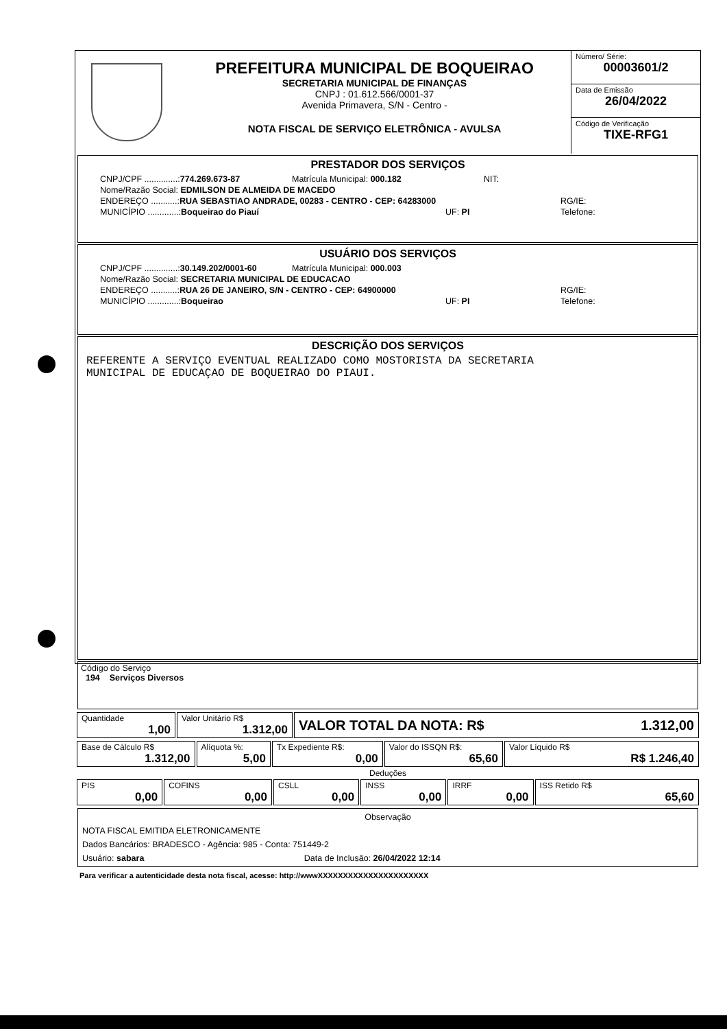PREFEITURA MUNICIPAL DE BOQUEIRAO
SECRETARIA MUNICIPAL DE FINANÇAS
CNPJ : 01.612.566/0001-37
Avenida Primavera, S/N - Centro -
NOTA FISCAL DE SERVIÇO ELETRÔNICA - AVULSA
Número/ Série:
00003601/2
Data de Emissão
26/04/2022
Código de Verificação
TIXE-RFG1
PRESTADOR DOS SERVIÇOS
CNPJ/CPF ..............:774.269.673-87 Matrícula Municipal: 000.182 NIT:
Nome/Razão Social: EDMILSON DE ALMEIDA DE MACEDO
ENDEREÇO ...........:RUA SEBASTIAO ANDRADE, 00283 - CENTRO - CEP: 64283000 RG/IE:
MUNICÍPIO .............:Boqueirao do Piauí UF: PI Telefone:
USUÁRIO DOS SERVIÇOS
CNPJ/CPF ..............:30.149.202/0001-60 Matrícula Municipal: 000.003
Nome/Razão Social: SECRETARIA MUNICIPAL DE EDUCACAO
ENDEREÇO ...........:RUA 26 DE JANEIRO, S/N - CENTRO - CEP: 64900000 RG/IE:
MUNICÍPIO .............:Boqueirao UF: PI Telefone:
DESCRIÇÃO DOS SERVIÇOS
REFERENTE A SERVIÇO EVENTUAL REALIZADO COMO MOSTORISTA DA SECRETARIA
MUNICIPAL DE EDUCAÇAO DE BOQUEIRAO DO PIAUI.
Código do Serviço
194 Serviços Diversos
| Quantidade 1,00 | Valor Unitário R$ 1.312,00 | VALOR TOTAL DA NOTA: R$ 1.312,00 |
| Base de Cálculo R$ 1.312,00 | Alíquota %: 5,00 | Tx Expediente R$: 0,00 | Valor do ISSQN R$: 65,60 | Valor Líquido R$ R$ 1.246,40 |
Deduções
| PIS 0,00 | COFINS 0,00 | CSLL 0,00 | INSS 0,00 | IRRF 0,00 | ISS Retido R$ 65,60 |
Observação
NOTA FISCAL EMITIDA ELETRONICAMENTE
Dados Bancários: BRADESCO - Agência: 985 - Conta: 751449-2
Usuário: sabara Data de Inclusão: 26/04/2022 12:14
Para verificar a autenticidade desta nota fiscal, acesse: http://wwwXXXXXXXXXXXXXXXXXXXXXX